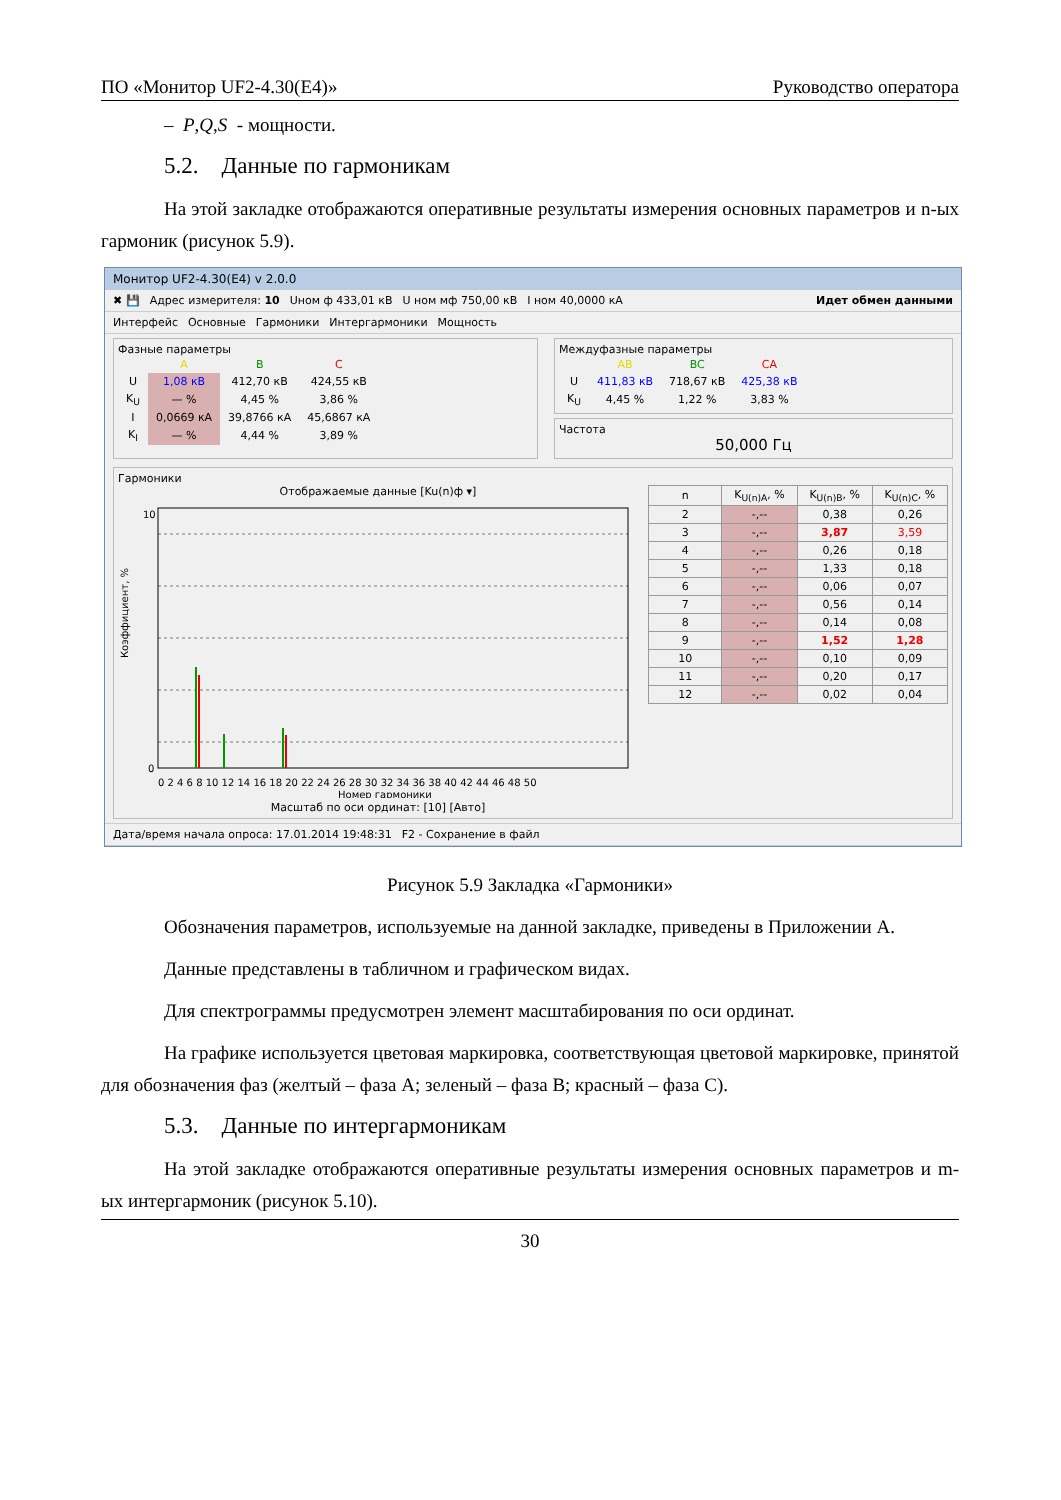ПО «Монитор UF2-4.30(E4)» Руководство оператора
– P,Q,S - мощности.
5.2. Данные по гармоникам
На этой закладке отображаются оперативные результаты измерения основных параметров и n-ых гармоник (рисунок 5.9).
Монитор UF2-4.30(E4) v 2.0.0
✖ 💾 Адрес измерителя: 10 Uном ф 433,01 кВ U ном мф 750,00 кВ I ном 40,0000 кА Идет обмен данными
Интерфейс Основные Гармоники Интергармоники Мощность
Фазные параметры
| | A | B | C |
| --- | --- | --- | --- |
| U | 1,08 кВ | 412,70 кВ | 424,55 кВ |
| K<sub>U</sub> | — % | 4,45 % | 3,86 % |
| I | 0,0669 кА | 39,8766 кА | 45,6867 кА |
| K<sub>I</sub> | — % | 4,44 % | 3,89 % |
Междуфазные параметры
| | AB | BC | CA |
| --- | --- | --- | --- |
| U | 411,83 кВ | 718,67 кВ | 425,38 кВ |
| K<sub>U</sub> | 4,45 % | 1,22 % | 3,83 % |
Частота
50,000 Гц
Гармоники
Отображаемые данные [Ku(n)ф ▾]
Коэффициент, %
10
0
0 2 4 6 8 10 12 14 16 18 20 22 24 26 28 30 32 34 36 38 40 42 44 46 48 50
Номер гармоники
Масштаб по оси ординат: [10] [Авто]
| n | K<sub>U(n)A</sub>, % | K<sub>U(n)B</sub>, % | K<sub>U(n)C</sub>, % |
| --- | --- | --- | --- |
| 2 | -,-- | 0,38 | 0,26 |
| 3 | -,-- | 3,87 | 3,59 |
| 4 | -,-- | 0,26 | 0,18 |
| 5 | -,-- | 1,33 | 0,18 |
| 6 | -,-- | 0,06 | 0,07 |
| 7 | -,-- | 0,56 | 0,14 |
| 8 | -,-- | 0,14 | 0,08 |
| 9 | -,-- | 1,52 | 1,28 |
| 10 | -,-- | 0,10 | 0,09 |
| 11 | -,-- | 0,20 | 0,17 |
| 12 | -,-- | 0,02 | 0,04 |
Дата/время начала опроса: 17.01.2014 19:48:31 F2 - Сохранение в файл
Рисунок 5.9 Закладка «Гармоники»
Обозначения параметров, используемые на данной закладке, приведены в Приложении А.
Данные представлены в табличном и графическом видах.
Для спектрограммы предусмотрен элемент масштабирования по оси ординат.
На графике используется цветовая маркировка, соответствующая цветовой маркировке, принятой для обозначения фаз (желтый – фаза А; зеленый – фаза В; красный – фаза С).
5.3. Данные по интергармоникам
На этой закладке отображаются оперативные результаты измерения основных параметров и m-ых интергармоник (рисунок 5.10).
30